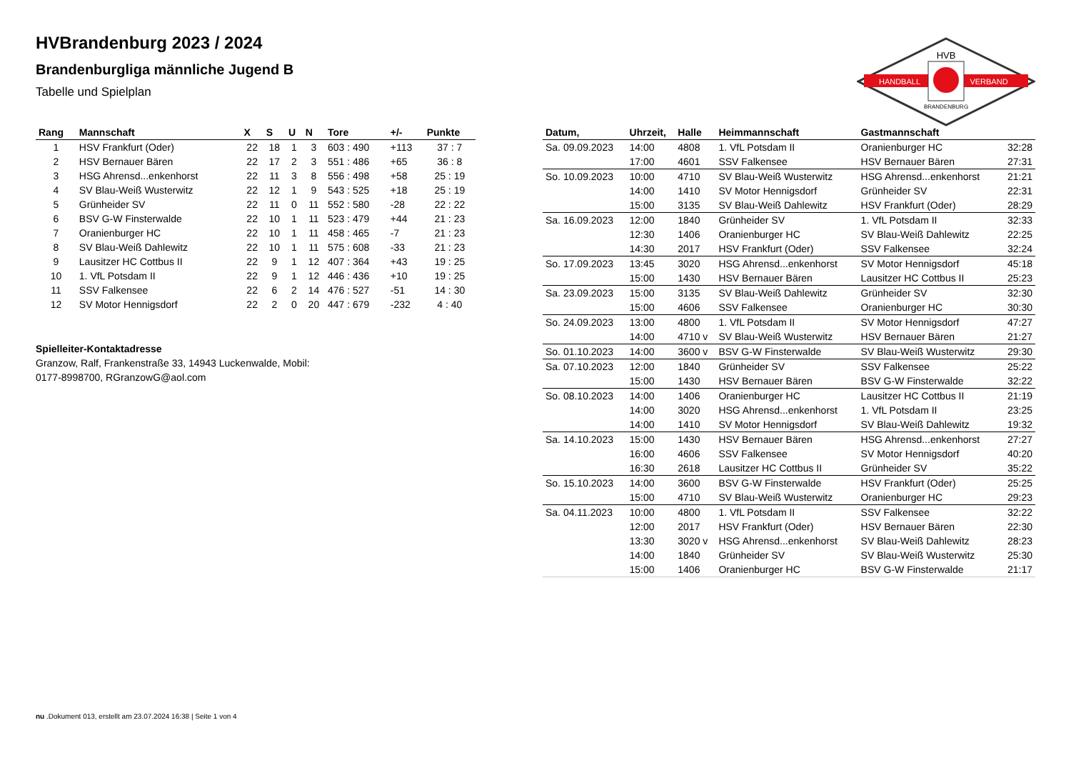HANDBALL
VERBAND
HVB
BRANDENBURG
HVBrandenburg 2023 / 2024
Brandenburgliga männliche Jugend B
Tabelle und Spielplan
| Rang | Mannschaft | X | S | U | N | Tore | +/- | Punkte |
| --- | --- | --- | --- | --- | --- | --- | --- | --- |
| 1 | HSV Frankfurt (Oder) | 22 | 18 | 1 | 3 | 603 : 490 | +113 | 37 : 7 |
| 2 | HSV Bernauer Bären | 22 | 17 | 2 | 3 | 551 : 486 | +65 | 36 : 8 |
| 3 | HSG Ahrensd...enkenhorst | 22 | 11 | 3 | 8 | 556 : 498 | +58 | 25 : 19 |
| 4 | SV Blau-Weiß Wusterwitz | 22 | 12 | 1 | 9 | 543 : 525 | +18 | 25 : 19 |
| 5 | Grünheider SV | 22 | 11 | 0 | 11 | 552 : 580 | -28 | 22 : 22 |
| 6 | BSV G-W Finsterwalde | 22 | 10 | 1 | 11 | 523 : 479 | +44 | 21 : 23 |
| 7 | Oranienburger HC | 22 | 10 | 1 | 11 | 458 : 465 | -7 | 21 : 23 |
| 8 | SV Blau-Weiß Dahlewitz | 22 | 10 | 1 | 11 | 575 : 608 | -33 | 21 : 23 |
| 9 | Lausitzer HC Cottbus II | 22 | 9 | 1 | 12 | 407 : 364 | +43 | 19 : 25 |
| 10 | 1. VfL Potsdam II | 22 | 9 | 1 | 12 | 446 : 436 | +10 | 19 : 25 |
| 11 | SSV Falkensee | 22 | 6 | 2 | 14 | 476 : 527 | -51 | 14 : 30 |
| 12 | SV Motor Hennigsdorf | 22 | 2 | 0 | 20 | 447 : 679 | -232 | 4 : 40 |
Spielleiter-Kontaktadresse
Granzow, Ralf, Frankenstraße 33, 14943 Luckenwalde, Mobil: 0177-8998700, RGranzowG@aol.com
| Datum, | Uhrzeit, | Halle | Heimmannschaft | Gastmannschaft | |
| --- | --- | --- | --- | --- | --- |
| Sa. 09.09.2023 | 14:00 | 4808 | 1. VfL Potsdam II | Oranienburger HC | 32:28 |
| | 17:00 | 4601 | SSV Falkensee | HSV Bernauer Bären | 27:31 |
| So. 10.09.2023 | 10:00 | 4710 | SV Blau-Weiß Wusterwitz | HSG Ahrensd...enkenhorst | 21:21 |
| | 14:00 | 1410 | SV Motor Hennigsdorf | Grünheider SV | 22:31 |
| | 15:00 | 3135 | SV Blau-Weiß Dahlewitz | HSV Frankfurt (Oder) | 28:29 |
| Sa. 16.09.2023 | 12:00 | 1840 | Grünheider SV | 1. VfL Potsdam II | 32:33 |
| | 12:30 | 1406 | Oranienburger HC | SV Blau-Weiß Dahlewitz | 22:25 |
| | 14:30 | 2017 | HSV Frankfurt (Oder) | SSV Falkensee | 32:24 |
| So. 17.09.2023 | 13:45 | 3020 | HSG Ahrensd...enkenhorst | SV Motor Hennigsdorf | 45:18 |
| | 15:00 | 1430 | HSV Bernauer Bären | Lausitzer HC Cottbus II | 25:23 |
| Sa. 23.09.2023 | 15:00 | 3135 | SV Blau-Weiß Dahlewitz | Grünheider SV | 32:30 |
| | 15:00 | 4606 | SSV Falkensee | Oranienburger HC | 30:30 |
| So. 24.09.2023 | 13:00 | 4800 | 1. VfL Potsdam II | SV Motor Hennigsdorf | 47:27 |
| | 14:00 | 4710 v | SV Blau-Weiß Wusterwitz | HSV Bernauer Bären | 21:27 |
| So. 01.10.2023 | 14:00 | 3600 v | BSV G-W Finsterwalde | SV Blau-Weiß Wusterwitz | 29:30 |
| Sa. 07.10.2023 | 12:00 | 1840 | Grünheider SV | SSV Falkensee | 25:22 |
| | 15:00 | 1430 | HSV Bernauer Bären | BSV G-W Finsterwalde | 32:22 |
| So. 08.10.2023 | 14:00 | 1406 | Oranienburger HC | Lausitzer HC Cottbus II | 21:19 |
| | 14:00 | 3020 | HSG Ahrensd...enkenhorst | 1. VfL Potsdam II | 23:25 |
| | 14:00 | 1410 | SV Motor Hennigsdorf | SV Blau-Weiß Dahlewitz | 19:32 |
| Sa. 14.10.2023 | 15:00 | 1430 | HSV Bernauer Bären | HSG Ahrensd...enkenhorst | 27:27 |
| | 16:00 | 4606 | SSV Falkensee | SV Motor Hennigsdorf | 40:20 |
| | 16:30 | 2618 | Lausitzer HC Cottbus II | Grünheider SV | 35:22 |
| So. 15.10.2023 | 14:00 | 3600 | BSV G-W Finsterwalde | HSV Frankfurt (Oder) | 25:25 |
| | 15:00 | 4710 | SV Blau-Weiß Wusterwitz | Oranienburger HC | 29:23 |
| Sa. 04.11.2023 | 10:00 | 4800 | 1. VfL Potsdam II | SSV Falkensee | 32:22 |
| | 12:00 | 2017 | HSV Frankfurt (Oder) | HSV Bernauer Bären | 22:30 |
| | 13:30 | 3020 v | HSG Ahrensd...enkenhorst | SV Blau-Weiß Dahlewitz | 28:23 |
| | 14:00 | 1840 | Grünheider SV | SV Blau-Weiß Wusterwitz | 25:30 |
| | 15:00 | 1406 | Oranienburger HC | BSV G-W Finsterwalde | 21:17 |
nu .Dokument 013, erstellt am 23.07.2024 16:38 | Seite 1 von 4